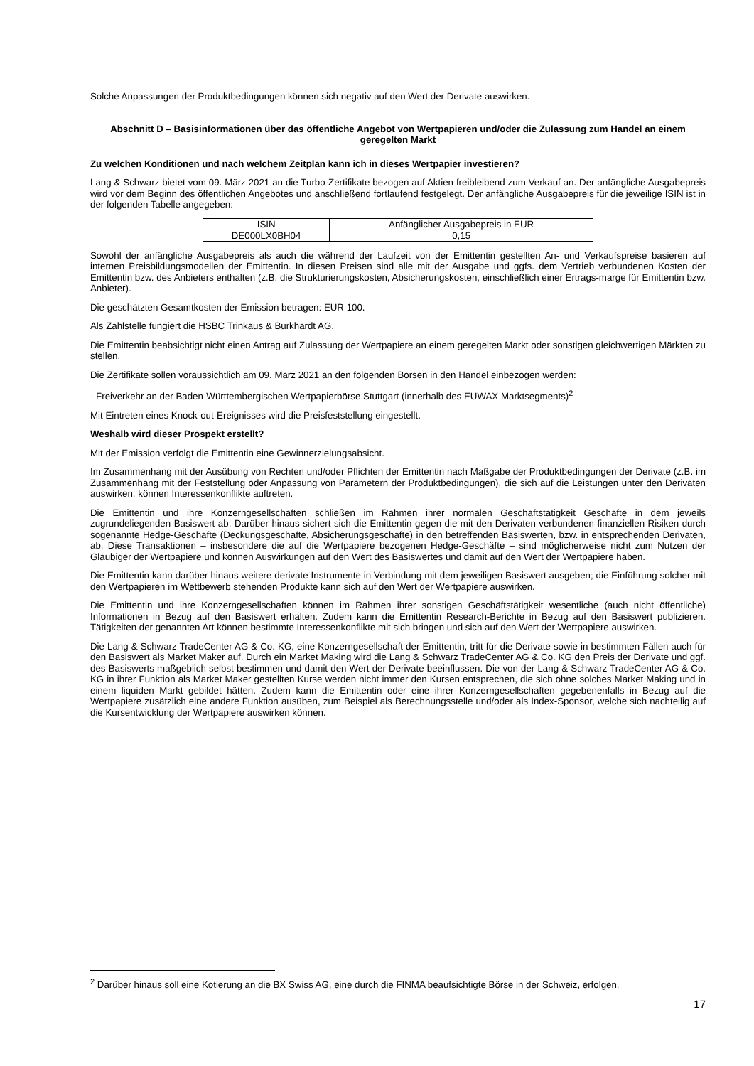Solche Anpassungen der Produktbedingungen können sich negativ auf den Wert der Derivate auswirken.
Abschnitt D – Basisinformationen über das öffentliche Angebot von Wertpapieren und/oder die Zulassung zum Handel an einem geregelten Markt
Zu welchen Konditionen und nach welchem Zeitplan kann ich in dieses Wertpapier investieren?
Lang & Schwarz bietet vom 09. März 2021 an die Turbo-Zertifikate bezogen auf Aktien freibleibend zum Verkauf an. Der anfängliche Ausgabepreis wird vor dem Beginn des öffentlichen Angebotes und anschließend fortlaufend festgelegt. Der anfängliche Ausgabepreis für die jeweilige ISIN ist in der folgenden Tabelle angegeben:
| ISIN | Anfänglicher Ausgabepreis in EUR |
| DE000LX0BH04 | 0,15 |
Sowohl der anfängliche Ausgabepreis als auch die während der Laufzeit von der Emittentin gestellten An- und Verkaufspreise basieren auf internen Preisbildungsmodellen der Emittentin. In diesen Preisen sind alle mit der Ausgabe und ggfs. dem Vertrieb verbundenen Kosten der Emittentin bzw. des Anbieters enthalten (z.B. die Strukturierungskosten, Absicherungskosten, einschließlich einer Ertrags-marge für Emittentin bzw. Anbieter).
Die geschätzten Gesamtkosten der Emission betragen: EUR 100.
Als Zahlstelle fungiert die HSBC Trinkaus & Burkhardt AG.
Die Emittentin beabsichtigt nicht einen Antrag auf Zulassung der Wertpapiere an einem geregelten Markt oder sonstigen gleichwertigen Märkten zu stellen.
Die Zertifikate sollen voraussichtlich am 09. März 2021 an den folgenden Börsen in den Handel einbezogen werden:
- Freiverkehr an der Baden-Württembergischen Wertpapierbörse Stuttgart (innerhalb des EUWAX Marktsegments)<sup>2</sup>
Mit Eintreten eines Knock-out-Ereignisses wird die Preisfeststellung eingestellt.
Weshalb wird dieser Prospekt erstellt?
Mit der Emission verfolgt die Emittentin eine Gewinnerzielungsabsicht.
Im Zusammenhang mit der Ausübung von Rechten und/oder Pflichten der Emittentin nach Maßgabe der Produktbedingungen der Derivate (z.B. im Zusammenhang mit der Feststellung oder Anpassung von Parametern der Produktbedingungen), die sich auf die Leistungen unter den Derivaten auswirken, können Interessenkonflikte auftreten.
Die Emittentin und ihre Konzerngesellschaften schließen im Rahmen ihrer normalen Geschäftstätigkeit Geschäfte in dem jeweils zugrundeliegenden Basiswert ab. Darüber hinaus sichert sich die Emittentin gegen die mit den Derivaten verbundenen finanziellen Risiken durch sogenannte Hedge-Geschäfte (Deckungsgeschäfte, Absicherungsgeschäfte) in den betreffenden Basiswerten, bzw. in entsprechenden Derivaten, ab. Diese Transaktionen – insbesondere die auf die Wertpapiere bezogenen Hedge-Geschäfte – sind möglicherweise nicht zum Nutzen der Gläubiger der Wertpapiere und können Auswirkungen auf den Wert des Basiswertes und damit auf den Wert der Wertpapiere haben.
Die Emittentin kann darüber hinaus weitere derivate Instrumente in Verbindung mit dem jeweiligen Basiswert ausgeben; die Einführung solcher mit den Wertpapieren im Wettbewerb stehenden Produkte kann sich auf den Wert der Wertpapiere auswirken.
Die Emittentin und ihre Konzerngesellschaften können im Rahmen ihrer sonstigen Geschäftstätigkeit wesentliche (auch nicht öffentliche) Informationen in Bezug auf den Basiswert erhalten. Zudem kann die Emittentin Research-Berichte in Bezug auf den Basiswert publizieren. Tätigkeiten der genannten Art können bestimmte Interessenkonflikte mit sich bringen und sich auf den Wert der Wertpapiere auswirken.
Die Lang & Schwarz TradeCenter AG & Co. KG, eine Konzerngesellschaft der Emittentin, tritt für die Derivate sowie in bestimmten Fällen auch für den Basiswert als Market Maker auf. Durch ein Market Making wird die Lang & Schwarz TradeCenter AG & Co. KG den Preis der Derivate und ggf. des Basiswerts maßgeblich selbst bestimmen und damit den Wert der Derivate beeinflussen. Die von der Lang & Schwarz TradeCenter AG & Co. KG in ihrer Funktion als Market Maker gestellten Kurse werden nicht immer den Kursen entsprechen, die sich ohne solches Market Making und in einem liquiden Markt gebildet hätten. Zudem kann die Emittentin oder eine ihrer Konzerngesellschaften gegebenenfalls in Bezug auf die Wertpapiere zusätzlich eine andere Funktion ausüben, zum Beispiel als Berechnungsstelle und/oder als Index-Sponsor, welche sich nachteilig auf die Kursentwicklung der Wertpapiere auswirken können.
<sup>2</sup> Darüber hinaus soll eine Kotierung an die BX Swiss AG, eine durch die FINMA beaufsichtigte Börse in der Schweiz, erfolgen.
17